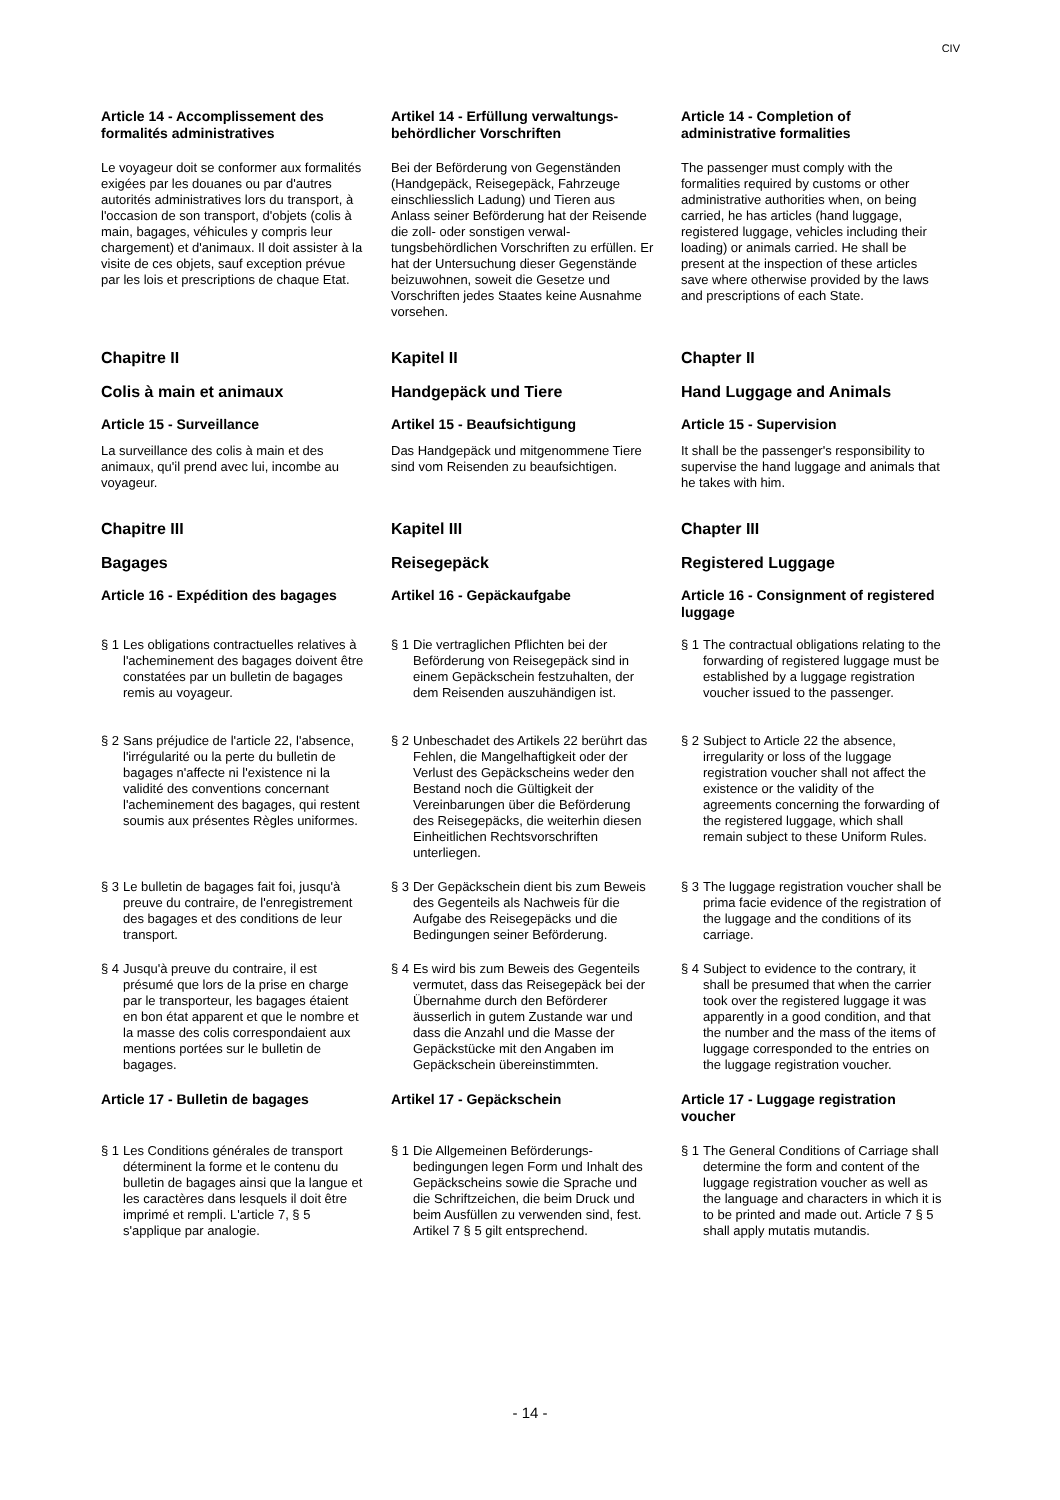CIV
Article 14 - Accomplissement des formalités administratives
Artikel 14 - Erfüllung verwaltungs­behördlicher Vorschriften
Article 14 - Completion of administrative formalities
Le voyageur doit se conformer aux formalités exigées par les douanes ou par d'autres autorités administratives lors du transport, à l'occasion de son transport, d'objets (colis à main, bagages, véhicules y compris leur chargement) et d'animaux. Il doit assister à la visite de ces objets, sauf exception prévue par les lois et prescriptions de chaque Etat.
Bei der Beförderung von Gegenständen (Handgepäck, Reisegepäck, Fahrzeuge einschliesslich Ladung) und Tieren aus Anlass seiner Beförderung hat der Reisende die zoll- oder sonstigen verwal­tungsbehördlichen Vorschriften zu erfüllen. Er hat der Untersuchung dieser Gegen­stände beizuwohnen, soweit die Gesetze und Vorschriften jedes Staates keine Ausnahme vorsehen.
The passenger must comply with the formalities required by customs or other administrative authorities when, on being carried, he has articles (hand luggage, registered luggage, vehicles including their loading) or animals carried. He shall be present at the inspection of these articles save where otherwise provided by the laws and prescriptions of each State.
Chapitre II
Kapitel II
Chapter II
Colis à main et animaux
Handgepäck und Tiere
Hand Luggage and Animals
Article 15 - Surveillance
Artikel 15 - Beaufsichtigung
Article 15 - Supervision
La surveillance des colis à main et des animaux, qu'il prend avec lui, incombe au voyageur.
Das Handgepäck und mitgenommene Tiere sind vom Reisenden zu beaufsich­tigen.
It shall be the passenger's responsibility to supervise the hand luggage and animals that he takes with him.
Chapitre III
Kapitel III
Chapter III
Bagages
Reisegepäck
Registered Luggage
Article 16 - Expédition des bagages
Artikel 16 - Gepäckaufgabe
Article 16 - Consignment of registered luggage
§ 1 Les obligations contractuelles relatives à l'acheminement des bagages doivent être constatées par un bulletin de bagages remis au voyageur.
§ 1 Die vertraglichen Pflichten bei der Beförderung von Reisegepäck sind in einem Gepäckschein festzuhalten, der dem Reisenden auszuhändigen ist.
§ 1 The contractual obligations relating to the forwarding of registered luggage must be established by a luggage registration voucher issued to the passenger.
§ 2 Sans préjudice de l'article 22, l'absence, l'irrégularité ou la perte du bulletin de bagages n'affecte ni l'existence ni la validité des conventions concernant l'achemi­nement des bagages, qui restent soumis aux présentes Règles uniformes.
§ 2 Unbeschadet des Artikels 22 berührt das Fehlen, die Mangelhaftigkeit oder der Verlust des Gepäckscheins weder den Bestand noch die Gültigkeit der Vereinbarungen über die Beförderung des Reisegepäcks, die weiterhin diesen Einheitlichen Rechtsvorschrif­ten unterliegen.
§ 2 Subject to Article 22 the absence, irregularity or loss of the luggage registration voucher shall not affect the existence or the validity of the agreements concerning the forwarding of the registered luggage, which shall remain subject to these Uniform Rules.
§ 3 Le bulletin de bagages fait foi, jusqu'à preuve du contraire, de l'enregistre­ment des bagages et des conditions de leur transport.
§ 3 Der Gepäckschein dient bis zum Beweis des Gegenteils als Nachweis für die Aufgabe des Reisegepäcks und die Bedingungen seiner Beförderung.
§ 3 The luggage registration voucher shall be prima facie evidence of the registration of the luggage and the conditions of its carriage.
§ 4 Jusqu'à preuve du contraire, il est présumé que lors de la prise en charge par le transporteur, les bagages étaient en bon état apparent et que le nombre et la masse des colis correspondaient aux mentions portées sur le bulletin de bagages.
§ 4 Es wird bis zum Beweis des Gegen­teils vermutet, dass das Reisegepäck bei der Übernahme durch den Beförderer äusserlich in gutem Zustande war und dass die Anzahl und die Masse der Gepäckstücke mit den Angaben im Gepäckschein übereinstimmten.
§ 4 Subject to evidence to the contrary, it shall be presumed that when the carrier took over the registered luggage it was apparently in a good condition, and that the number and the mass of the items of luggage corresponded to the entries on the luggage registration voucher.
Article 17 - Bulletin de bagages
Artikel 17 - Gepäckschein
Article 17 - Luggage registration voucher
§ 1 Les Conditions générales de transport déterminent la forme et le contenu du bulletin de bagages ainsi que la langue et les caractères dans lesquels il doit être imprimé et rempli. L'article 7, § 5 s'applique par analogie.
§ 1 Die Allgemeinen Beförderungs­bedingungen legen Form und Inhalt des Gepäckscheins sowie die Sprache und die Schriftzeichen, die beim Druck und beim Ausfüllen zu verwenden sind, fest. Artikel 7 § 5 gilt ent­sprechend.
§ 1 The General Conditions of Carriage shall determine the form and content of the luggage registration voucher as well as the language and characters in which it is to be printed and made out. Article 7 § 5 shall apply mutatis mutandis.
- 14 -